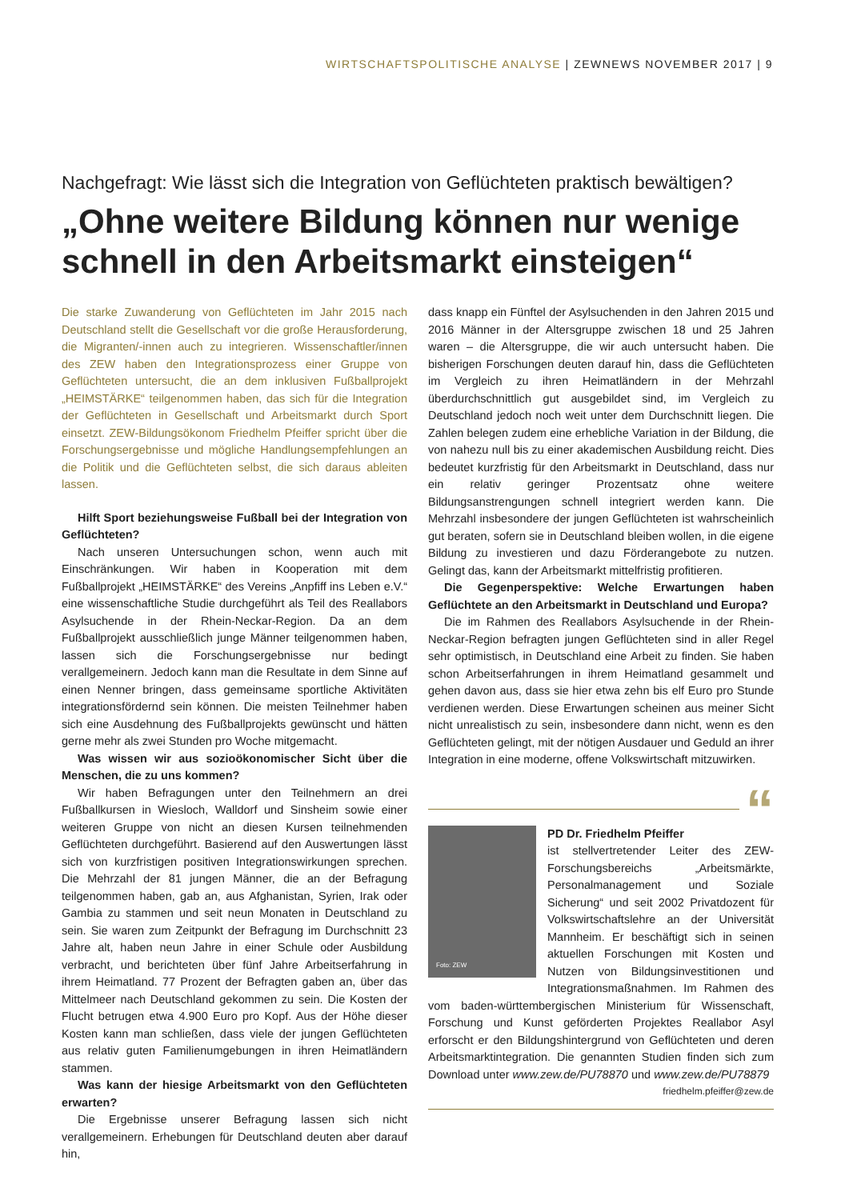WIRTSCHAFTSPOLITISCHE ANALYSE | ZEWNEWS NOVEMBER 2017 | 9
Nachgefragt: Wie lässt sich die Integration von Geflüchteten praktisch bewältigen?
„Ohne weitere Bildung können nur wenige schnell in den Arbeitsmarkt einsteigen“
Die starke Zuwanderung von Geflüchteten im Jahr 2015 nach Deutschland stellt die Gesellschaft vor die große Herausforderung, die Migranten/-innen auch zu integrieren. Wissenschaftler/innen des ZEW haben den Integrationsprozess einer Gruppe von Geflüchteten untersucht, die an dem inklusiven Fußballprojekt „HEIMSTÄRKE“ teilgenommen haben, das sich für die Integration der Geflüchteten in Gesellschaft und Arbeitsmarkt durch Sport einsetzt. ZEW-Bildungsökonom Friedhelm Pfeiffer spricht über die Forschungsergebnisse und mögliche Handlungsempfehlungen an die Politik und die Geflüchteten selbst, die sich daraus ableiten lassen.
Hilft Sport beziehungsweise Fußball bei der Integration von Geflüchteten?
Nach unseren Untersuchungen schon, wenn auch mit Einschränkungen. Wir haben in Kooperation mit dem Fußballprojekt „HEIMSTÄRKE“ des Vereins „Anpfiff ins Leben e.V.“ eine wissenschaftliche Studie durchgeführt als Teil des Reallabors Asylsuchende in der Rhein-Neckar-Region. Da an dem Fußballprojekt ausschließlich junge Männer teilgenommen haben, lassen sich die Forschungsergebnisse nur bedingt verallgemeinern. Jedoch kann man die Resultate in dem Sinne auf einen Nenner bringen, dass gemeinsame sportliche Aktivitäten integrationsfördernd sein können. Die meisten Teilnehmer haben sich eine Ausdehnung des Fußballprojekts gewünscht und hätten gerne mehr als zwei Stunden pro Woche mitgemacht.
Was wissen wir aus sozioökonomischer Sicht über die Menschen, die zu uns kommen?
Wir haben Befragungen unter den Teilnehmern an drei Fußballkursen in Wiesloch, Walldorf und Sinsheim sowie einer weiteren Gruppe von nicht an diesen Kursen teilnehmenden Geflüchteten durchgeführt. Basierend auf den Auswertungen lässt sich von kurzfristigen positiven Integrationswirkungen sprechen. Die Mehrzahl der 81 jungen Männer, die an der Befragung teilgenommen haben, gab an, aus Afghanistan, Syrien, Irak oder Gambia zu stammen und seit neun Monaten in Deutschland zu sein. Sie waren zum Zeitpunkt der Befragung im Durchschnitt 23 Jahre alt, haben neun Jahre in einer Schule oder Ausbildung verbracht, und berichteten über fünf Jahre Arbeitserfahrung in ihrem Heimatland. 77 Prozent der Befragten gaben an, über das Mittelmeer nach Deutschland gekommen zu sein. Die Kosten der Flucht betrugen etwa 4.900 Euro pro Kopf. Aus der Höhe dieser Kosten kann man schließen, dass viele der jungen Geflüchteten aus relativ guten Familienumgebungen in ihren Heimatländern stammen.
Was kann der hiesige Arbeitsmarkt von den Geflüchteten erwarten?
Die Ergebnisse unserer Befragung lassen sich nicht verallgemeinern. Erhebungen für Deutschland deuten aber darauf hin,
dass knapp ein Fünftel der Asylsuchenden in den Jahren 2015 und 2016 Männer in der Altersgruppe zwischen 18 und 25 Jahren waren – die Altersgruppe, die wir auch untersucht haben. Die bisherigen Forschungen deuten darauf hin, dass die Geflüchteten im Vergleich zu ihren Heimatländern in der Mehrzahl überdurchschnittlich gut ausgebildet sind, im Vergleich zu Deutschland jedoch noch weit unter dem Durchschnitt liegen. Die Zahlen belegen zudem eine erhebliche Variation in der Bildung, die von nahezu null bis zu einer akademischen Ausbildung reicht. Dies bedeutet kurzfristig für den Arbeitsmarkt in Deutschland, dass nur ein relativ geringer Prozentsatz ohne weitere Bildungsanstrengungen schnell integriert werden kann. Die Mehrzahl insbesondere der jungen Geflüchteten ist wahrscheinlich gut beraten, sofern sie in Deutschland bleiben wollen, in die eigene Bildung zu investieren und dazu Förderangebote zu nutzen. Gelingt das, kann der Arbeitsmarkt mittelfristig profitieren.
Die Gegenperspektive: Welche Erwartungen haben Geflüchtete an den Arbeitsmarkt in Deutschland und Europa?
Die im Rahmen des Reallabors Asylsuchende in der Rhein-Neckar-Region befragten jungen Geflüchteten sind in aller Regel sehr optimistisch, in Deutschland eine Arbeit zu finden. Sie haben schon Arbeitserfahrungen in ihrem Heimatland gesammelt und gehen davon aus, dass sie hier etwa zehn bis elf Euro pro Stunde verdienen werden. Diese Erwartungen scheinen aus meiner Sicht nicht unrealistisch zu sein, insbesondere dann nicht, wenn es den Geflüchteten gelingt, mit der nötigen Ausdauer und Geduld an ihrer Integration in eine moderne, offene Volkswirtschaft mitzuwirken.
“
Foto: ZEW
PD Dr. Friedhelm Pfeiffer
ist stellvertretender Leiter des ZEW-Forschungsbereichs „Arbeitsmärkte, Personalmanagement und Soziale Sicherung“ und seit 2002 Privatdozent für Volkswirtschaftslehre an der Universität Mannheim. Er beschäftigt sich in seinen aktuellen Forschungen mit Kosten und Nutzen von Bildungsinvestitionen und Integrationsmaßnahmen. Im Rahmen des vom baden-württembergischen Ministerium für Wissenschaft, Forschung und Kunst geförderten Projektes Reallabor Asyl erforscht er den Bildungshintergrund von Geflüchteten und deren Arbeitsmarktintegration. Die genannten Studien finden sich zum Download unter www.zew.de/PU78870 und www.zew.de/PU78879
friedhelm.pfeiffer@zew.de